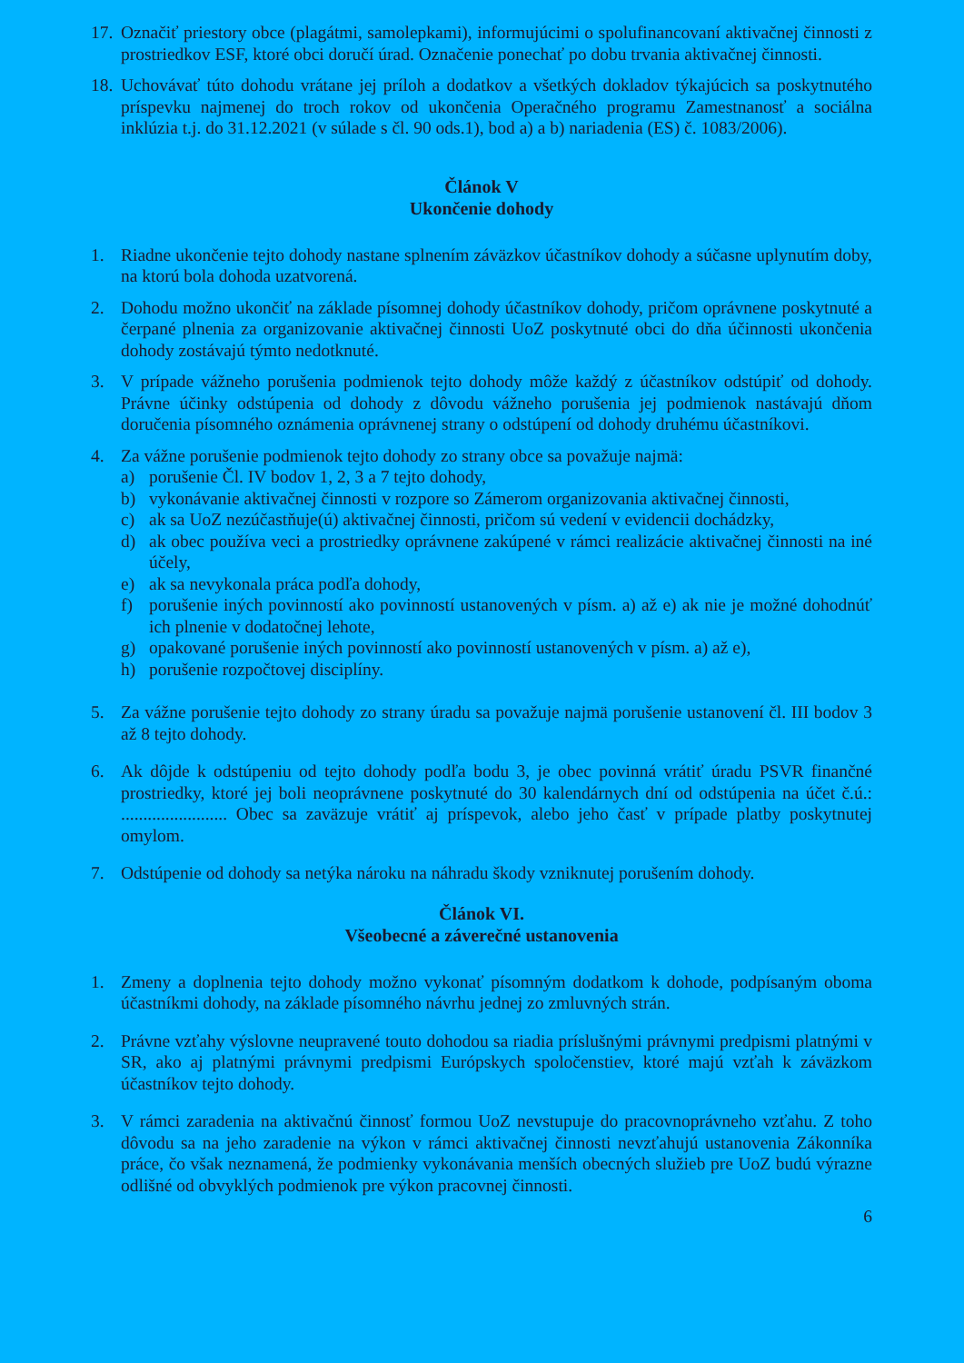17.
Označiť priestory obce (plagátmi, samolepkami), informujúcimi o spolufinancovaní aktivačnej činnosti z prostriedkov ESF, ktoré obci doručí úrad. Označenie ponechať po dobu trvania aktivačnej činnosti.
18.
Uchovávať túto dohodu vrátane jej príloh a dodatkov a všetkých dokladov týkajúcich sa poskytnutého príspevku najmenej do troch rokov od ukončenia Operačného programu Zamestnanosť a sociálna inklúzia t.j. do 31.12.2021 (v súlade s čl. 90 ods.1), bod a) a b) nariadenia (ES) č. 1083/2006).
Článok V
Ukončenie dohody
1. Riadne ukončenie tejto dohody nastane splnením záväzkov účastníkov dohody a súčasne uplynutím doby, na ktorú bola dohoda uzatvorená.
2. Dohodu možno ukončiť na základe písomnej dohody účastníkov dohody, pričom oprávnene poskytnuté a čerpané plnenia za organizovanie aktivačnej činnosti UoZ poskytnuté obci do dňa účinnosti ukončenia dohody zostávajú týmto nedotknuté.
3. V prípade vážneho porušenia podmienok tejto dohody môže každý z účastníkov odstúpiť od dohody. Právne účinky odstúpenia od dohody z dôvodu vážneho porušenia jej podmienok nastávajú dňom doručenia písomného oznámenia oprávnenej strany o odstúpení od dohody druhému účastníkovi.
4. Za vážne porušenie podmienok tejto dohody zo strany obce sa považuje najmä:
a) porušenie Čl. IV bodov 1, 2, 3 a 7 tejto dohody,
b) vykonávanie aktivačnej činnosti v rozpore so Zámerom organizovania aktivačnej činnosti,
c) ak sa UoZ nezúčastňuje(ú) aktivačnej činnosti, pričom sú vedení v evidencii dochádzky,
d) ak obec používa veci a prostriedky oprávnene zakúpené v rámci realizácie aktivačnej činnosti na iné účely,
e) ak sa nevykonala práca podľa dohody,
f) porušenie iných povinností ako povinností ustanovených v písm. a) až e) ak nie je možné dohodnúť ich plnenie v dodatočnej lehote,
g) opakované porušenie iných povinností ako povinností ustanovených v písm. a) až e),
h) porušenie rozpočtovej disciplíny.
5. Za vážne porušenie tejto dohody zo strany úradu sa považuje najmä porušenie ustanovení čl. III bodov 3 až 8 tejto dohody.
6. Ak dôjde k odstúpeniu od tejto dohody podľa bodu 3, je obec povinná vrátiť úradu PSVR finančné prostriedky, ktoré jej boli neoprávnene poskytnuté do 30 kalendárnych dní od odstúpenia na účet č.ú.: ........................ Obec sa zaväzuje vrátiť aj príspevok, alebo jeho časť v prípade platby poskytnutej omylom.
7. Odstúpenie od dohody sa netýka nároku na náhradu škody vzniknutej porušením dohody.
Článok VI.
Všeobecné a záverečné ustanovenia
1. Zmeny a doplnenia tejto dohody možno vykonať písomným dodatkom k dohode, podpísaným oboma účastníkmi dohody, na základe písomného návrhu jednej zo zmluvných strán.
2. Právne vzťahy výslovne neupravené touto dohodou sa riadia príslušnými právnymi predpismi platnými v SR, ako aj platnými právnymi predpismi Európskych spoločenstiev, ktoré majú vzťah k záväzkom účastníkov tejto dohody.
3. V rámci zaradenia na aktivačnú činnosť formou UoZ nevstupuje do pracovnoprávneho vzťahu. Z toho dôvodu sa na jeho zaradenie na výkon v rámci aktivačnej činnosti nevzťahujú ustanovenia Zákonníka práce, čo však neznamená, že podmienky vykonávania menších obecných služieb pre UoZ budú výrazne odlišné od obvyklých podmienok pre výkon pracovnej činnosti.
6